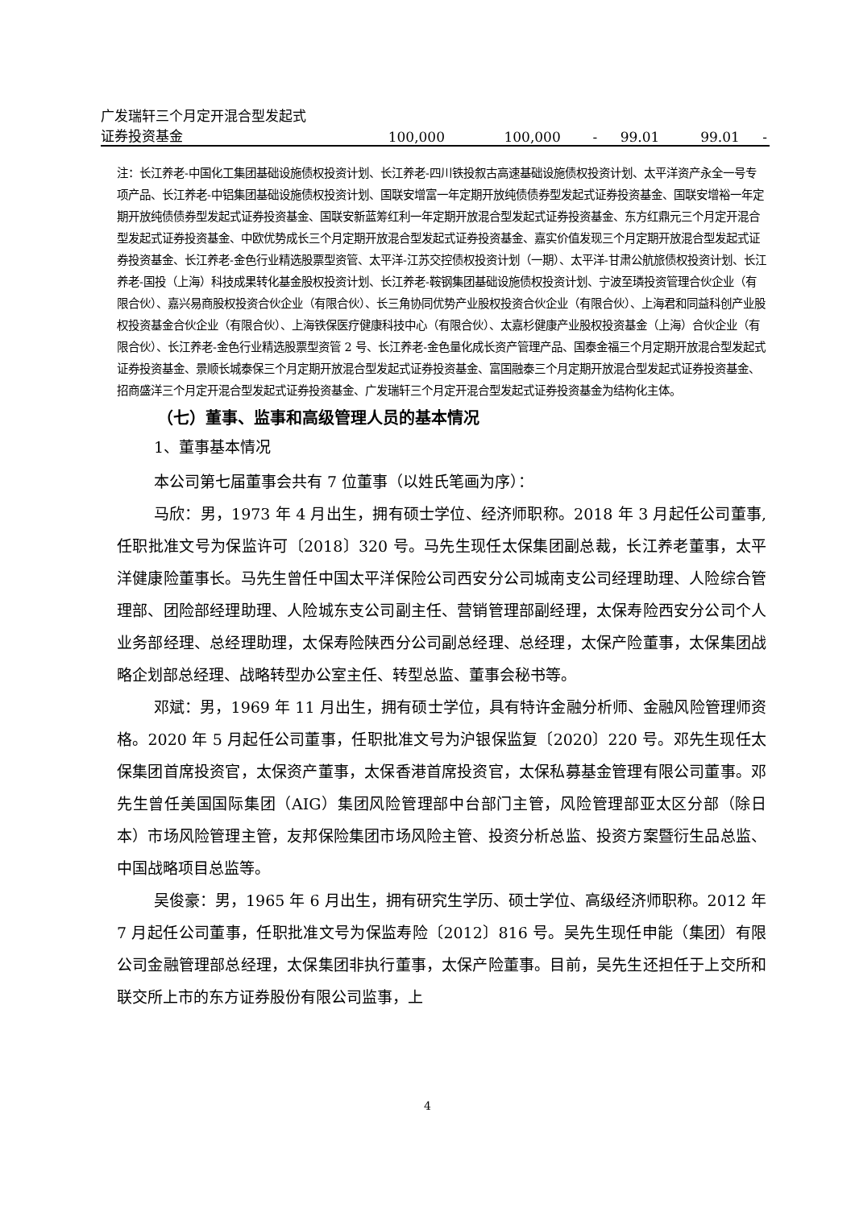| 广发瑞轩三个月定开混合型发起式 | | | | | | |
| 证券投资基金 | 100,000 | 100,000 | - | 99.01 | 99.01 | - |
注：长江养老-中国化工集团基础设施债权投资计划、长江养老-四川铁投叙古高速基础设施债权投资计划、太平洋资产永全一号专项产品、长江养老-中铝集团基础设施债权投资计划、国联安增富一年定期开放纯债债券型发起式证券投资基金、国联安增裕一年定期开放纯债债券型发起式证券投资基金、国联安新蓝筹红利一年定期开放混合型发起式证券投资基金、东方红鼎元三个月定开混合型发起式证券投资基金、中欧优势成长三个月定期开放混合型发起式证券投资基金、嘉实价值发现三个月定期开放混合型发起式证券投资基金、长江养老-金色行业精选股票型资管、太平洋-江苏交控债权投资计划（一期）、太平洋-甘肃公航旅债权投资计划、长江养老-国投（上海）科技成果转化基金股权投资计划、长江养老-鞍钢集团基础设施债权投资计划、宁波至璘投资管理合伙企业（有限合伙）、嘉兴易商股权投资合伙企业（有限合伙）、长三角协同优势产业股权投资合伙企业（有限合伙）、上海君和同益科创产业股权投资基金合伙企业（有限合伙）、上海铁保医疗健康科技中心（有限合伙）、太嘉杉健康产业股权投资基金（上海）合伙企业（有限合伙）、长江养老-金色行业精选股票型资管 2 号、长江养老-金色量化成长资产管理产品、国泰金福三个月定期开放混合型发起式证券投资基金、景顺长城泰保三个月定期开放混合型发起式证券投资基金、富国融泰三个月定期开放混合型发起式证券投资基金、招商盛洋三个月定开混合型发起式证券投资基金、广发瑞轩三个月定开混合型发起式证券投资基金为结构化主体。
（七）董事、监事和高级管理人员的基本情况
1、董事基本情况
本公司第七届董事会共有 7 位董事（以姓氏笔画为序）：
马欣：男，1973 年 4 月出生，拥有硕士学位、经济师职称。2018 年 3 月起任公司董事,任职批准文号为保监许可〔2018〕320 号。马先生现任太保集团副总裁，长江养老董事，太平洋健康险董事长。马先生曾任中国太平洋保险公司西安分公司城南支公司经理助理、人险综合管理部、团险部经理助理、人险城东支公司副主任、营销管理部副经理，太保寿险西安分公司个人业务部经理、总经理助理，太保寿险陕西分公司副总经理、总经理，太保产险董事，太保集团战略企划部总经理、战略转型办公室主任、转型总监、董事会秘书等。
邓斌：男，1969 年 11 月出生，拥有硕士学位，具有特许金融分析师、金融风险管理师资格。2020 年 5 月起任公司董事，任职批准文号为沪银保监复〔2020〕220 号。邓先生现任太保集团首席投资官，太保资产董事，太保香港首席投资官，太保私募基金管理有限公司董事。邓先生曾任美国国际集团（AIG）集团风险管理部中台部门主管，风险管理部亚太区分部（除日本）市场风险管理主管，友邦保险集团市场风险主管、投资分析总监、投资方案暨衍生品总监、中国战略项目总监等。
吴俊豪：男，1965 年 6 月出生，拥有研究生学历、硕士学位、高级经济师职称。2012 年 7 月起任公司董事，任职批准文号为保监寿险〔2012〕816 号。吴先生现任申能（集团）有限公司金融管理部总经理，太保集团非执行董事，太保产险董事。目前，吴先生还担任于上交所和联交所上市的东方证券股份有限公司监事，上
4